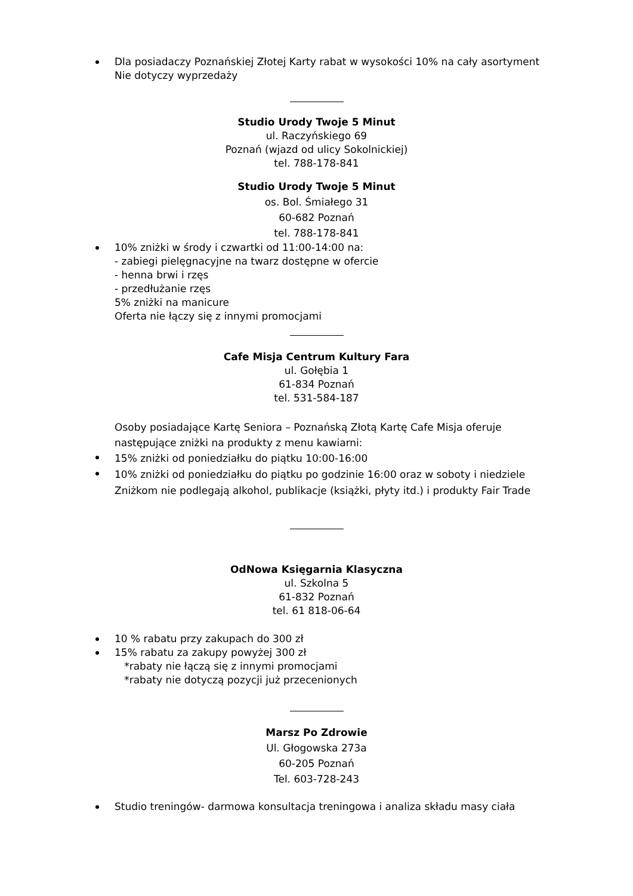Dla posiadaczy Poznańskiej Złotej Karty rabat w wysokości 10% na cały asortyment
Nie dotyczy wyprzedaży
Studio Urody Twoje 5 Minut
ul. Raczyńskiego 69
Poznań (wjazd od ulicy Sokolnickiej)
tel. 788-178-841
Studio Urody Twoje 5 Minut
os. Bol. Śmiałego 31
60-682 Poznań
tel. 788-178-841
10% zniżki w środy i czwartki od 11:00-14:00 na:
- zabiegi pielęgnacyjne na twarz dostępne w ofercie
- henna brwi i rzęs
- przedłużanie rzęs
5% zniżki na manicure
Oferta nie łączy się z innymi promocjami
Cafe Misja Centrum Kultury Fara
ul. Gołębia 1
61-834 Poznań
tel. 531-584-187
Osoby posiadające Kartę Seniora – Poznańską Złotą Kartę Cafe Misja oferuje
następujące zniżki na produkty z menu kawiarni:
15% zniżki od poniedziałku do piątku 10:00-16:00
10% zniżki od poniedziałku do piątku po godzinie 16:00 oraz w soboty i niedziele
Zniżkom nie podlegają alkohol, publikacje (książki, płyty itd.) i produkty Fair Trade
OdNowa Księgarnia Klasyczna
ul. Szkolna 5
61-832 Poznań
tel. 61 818-06-64
10 % rabatu przy zakupach do 300 zł
15% rabatu za zakupy powyżej 300 zł
*rabaty nie łączą się z innymi promocjami
*rabaty nie dotyczą pozycji już przecenionych
Marsz Po Zdrowie
Ul. Głogowska 273a
60-205 Poznań
Tel. 603-728-243
Studio treningów- darmowa konsultacja treningowa i analiza składu masy ciała